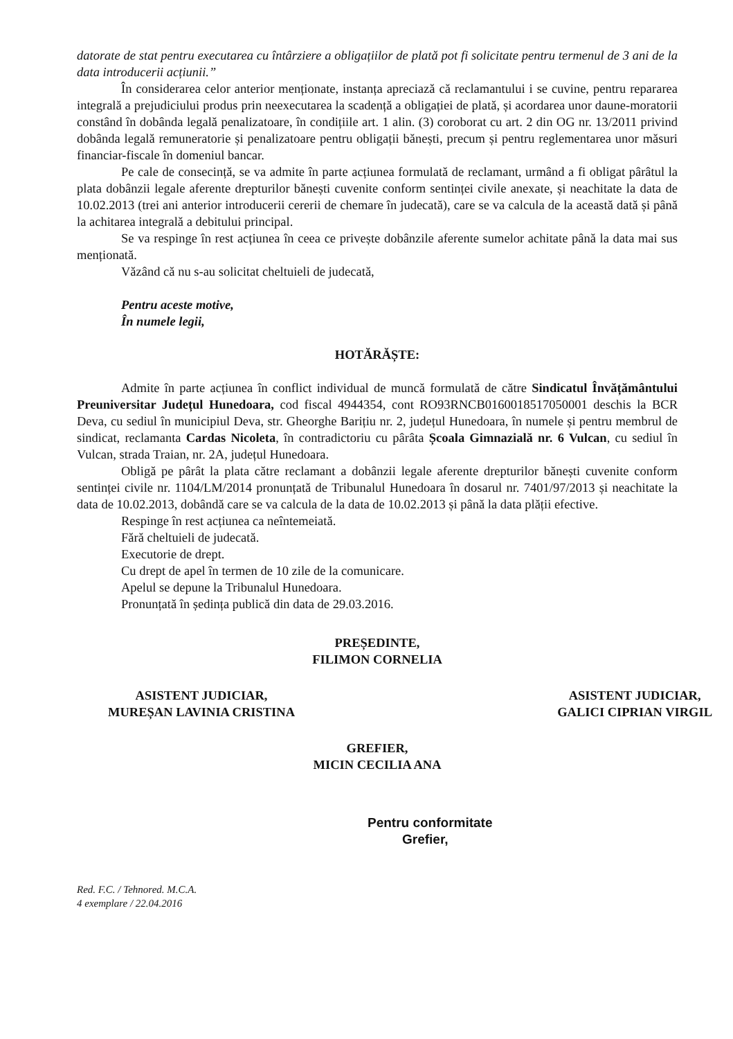datorate de stat pentru executarea cu întârziere a obligațiilor de plată pot fi solicitate pentru termenul de 3 ani de la data introducerii acțiunii.”
În considerarea celor anterior menționate, instanța apreciază că reclamantului i se cuvine, pentru repararea integrală a prejudiciului produs prin neexecutarea la scadență a obligației de plată, și acordarea unor daune-moratorii constând în dobânda legală penalizatoare, în condițiile art. 1 alin. (3) coroborat cu art. 2 din OG nr. 13/2011 privind dobânda legală remuneratorie și penalizatoare pentru obligații bănești, precum și pentru reglementarea unor măsuri financiar-fiscale în domeniul bancar.
Pe cale de consecință, se va admite în parte acțiunea formulată de reclamant, urmând a fi obligat pârâtul la plata dobânzii legale aferente drepturilor bănești cuvenite conform sentinței civile anexate, și neachitate la data de 10.02.2013 (trei ani anterior introducerii cererii de chemare în judecată), care se va calcula de la această dată și până la achitarea integrală a debitului principal.
Se va respinge în rest acțiunea în ceea ce privește dobânzile aferente sumelor achitate până la data mai sus menționată.
Văzând că nu s-au solicitat cheltuieli de judecată,
Pentru aceste motive,
În numele legii,
HOTĂRĂȘTE:
Admite în parte acțiunea în conflict individual de muncă formulată de către Sindicatul Învățământului Preuniversitar Județul Hunedoara, cod fiscal 4944354, cont RO93RNCB0160018517050001 deschis la BCR Deva, cu sediul în municipiul Deva, str. Gheorghe Barițiu nr. 2, județul Hunedoara, în numele și pentru membrul de sindicat, reclamanta Cardas Nicoleta, în contradictoriu cu pârâta Școala Gimnazială nr. 6 Vulcan, cu sediul în Vulcan, strada Traian, nr. 2A, județul Hunedoara.
Obligă pe pârât la plata către reclamant a dobânzii legale aferente drepturilor bănești cuvenite conform sentinței civile nr. 1104/LM/2014 pronunțată de Tribunalul Hunedoara în dosarul nr. 7401/97/2013 și neachitate la data de 10.02.2013, dobândă care se va calcula de la data de 10.02.2013 și până la data plății efective.
Respinge în rest acțiunea ca neîntemeiată.
Fără cheltuieli de judecată.
Executorie de drept.
Cu drept de apel în termen de 10 zile de la comunicare.
Apelul se depune la Tribunalul Hunedoara.
Pronunțată în ședința publică din data de 29.03.2016.
PREȘEDINTE,
FILIMON CORNELIA
ASISTENT JUDICIAR,
MUREȘAN LAVINIA CRISTINA
ASISTENT JUDICIAR,
GALICI CIPRIAN VIRGIL
GREFIER,
MICIN CECILIA ANA
Pentru conformitate
Grefier,
Red. F.C. / Tehnored. M.C.A.
4 exemplare / 22.04.2016